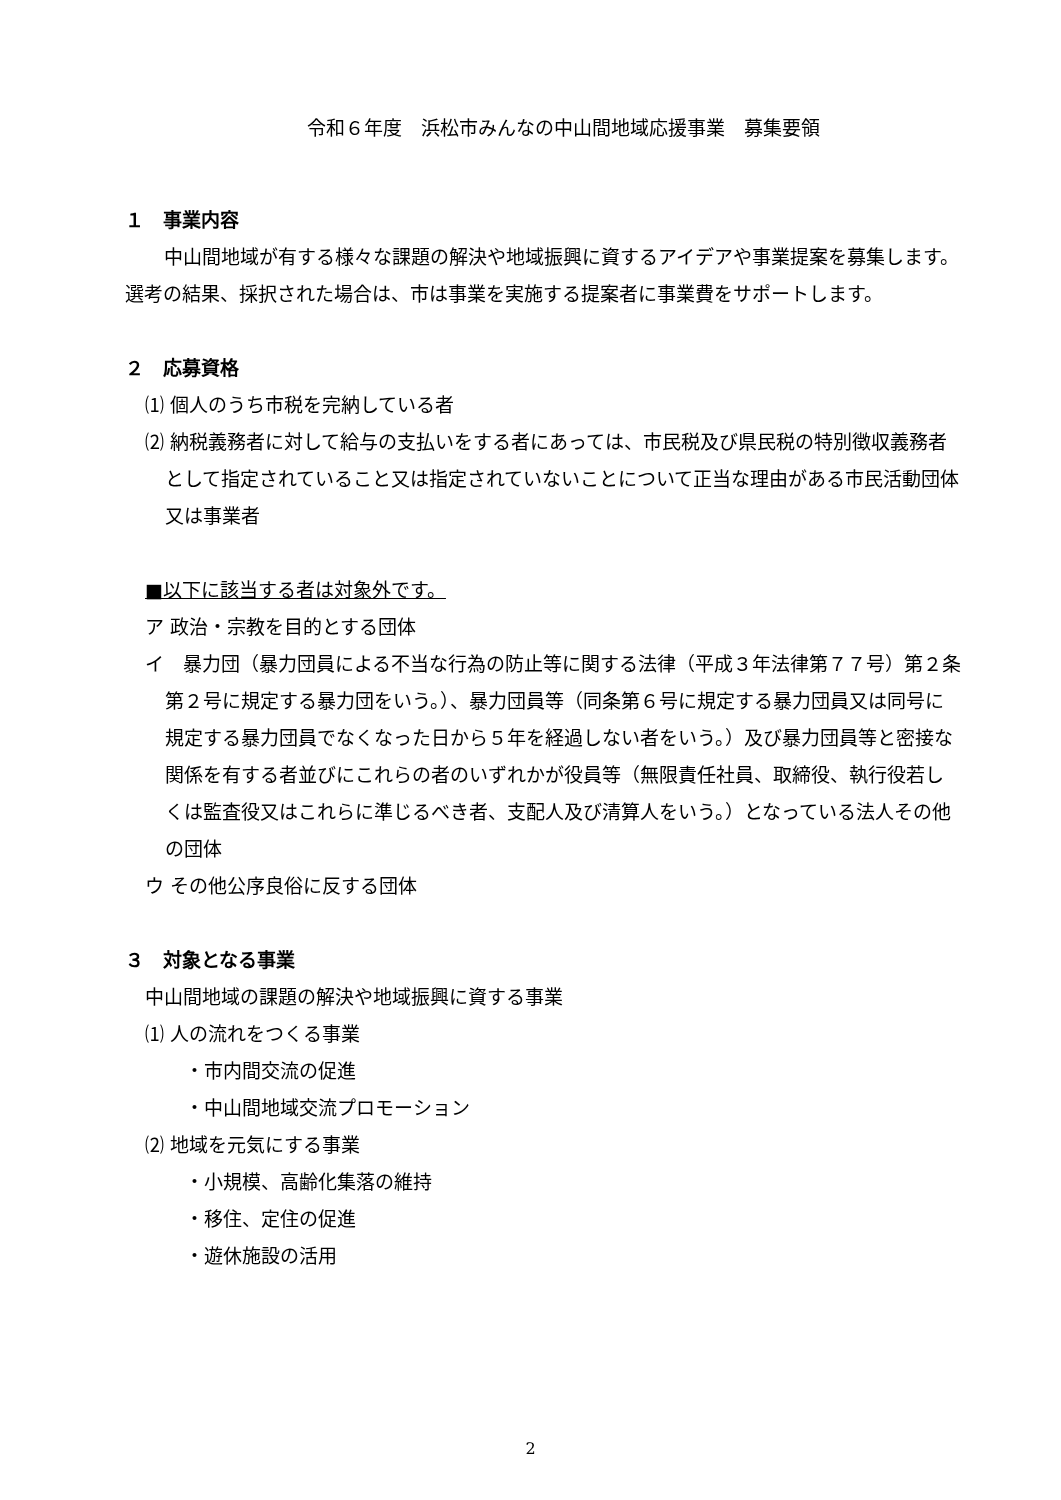令和６年度　浜松市みんなの中山間地域応援事業　募集要領
１　事業内容
　中山間地域が有する様々な課題の解決や地域振興に資するアイデアや事業提案を募集します。選考の結果、採択された場合は、市は事業を実施する提案者に事業費をサポートします。
２　応募資格
⑴ 個人のうち市税を完納している者
⑵ 納税義務者に対して給与の支払いをする者にあっては、市民税及び県民税の特別徴収義務者として指定されていること又は指定されていないことについて正当な理由がある市民活動団体又は事業者
■以下に該当する者は対象外です。
ア 政治・宗教を目的とする団体
イ　暴力団（暴力団員による不当な行為の防止等に関する法律（平成３年法律第７７号）第２条第２号に規定する暴力団をいう。）、暴力団員等（同条第６号に規定する暴力団員又は同号に規定する暴力団員でなくなった日から５年を経過しない者をいう。）及び暴力団員等と密接な関係を有する者並びにこれらの者のいずれかが役員等（無限責任社員、取締役、執行役若しくは監査役又はこれらに準じるべき者、支配人及び清算人をいう。）となっている法人その他の団体
ウ その他公序良俗に反する団体
３　対象となる事業
中山間地域の課題の解決や地域振興に資する事業
⑴ 人の流れをつくる事業
・市内間交流の促進
・中山間地域交流プロモーション
⑵ 地域を元気にする事業
・小規模、高齢化集落の維持
・移住、定住の促進
・遊休施設の活用
2